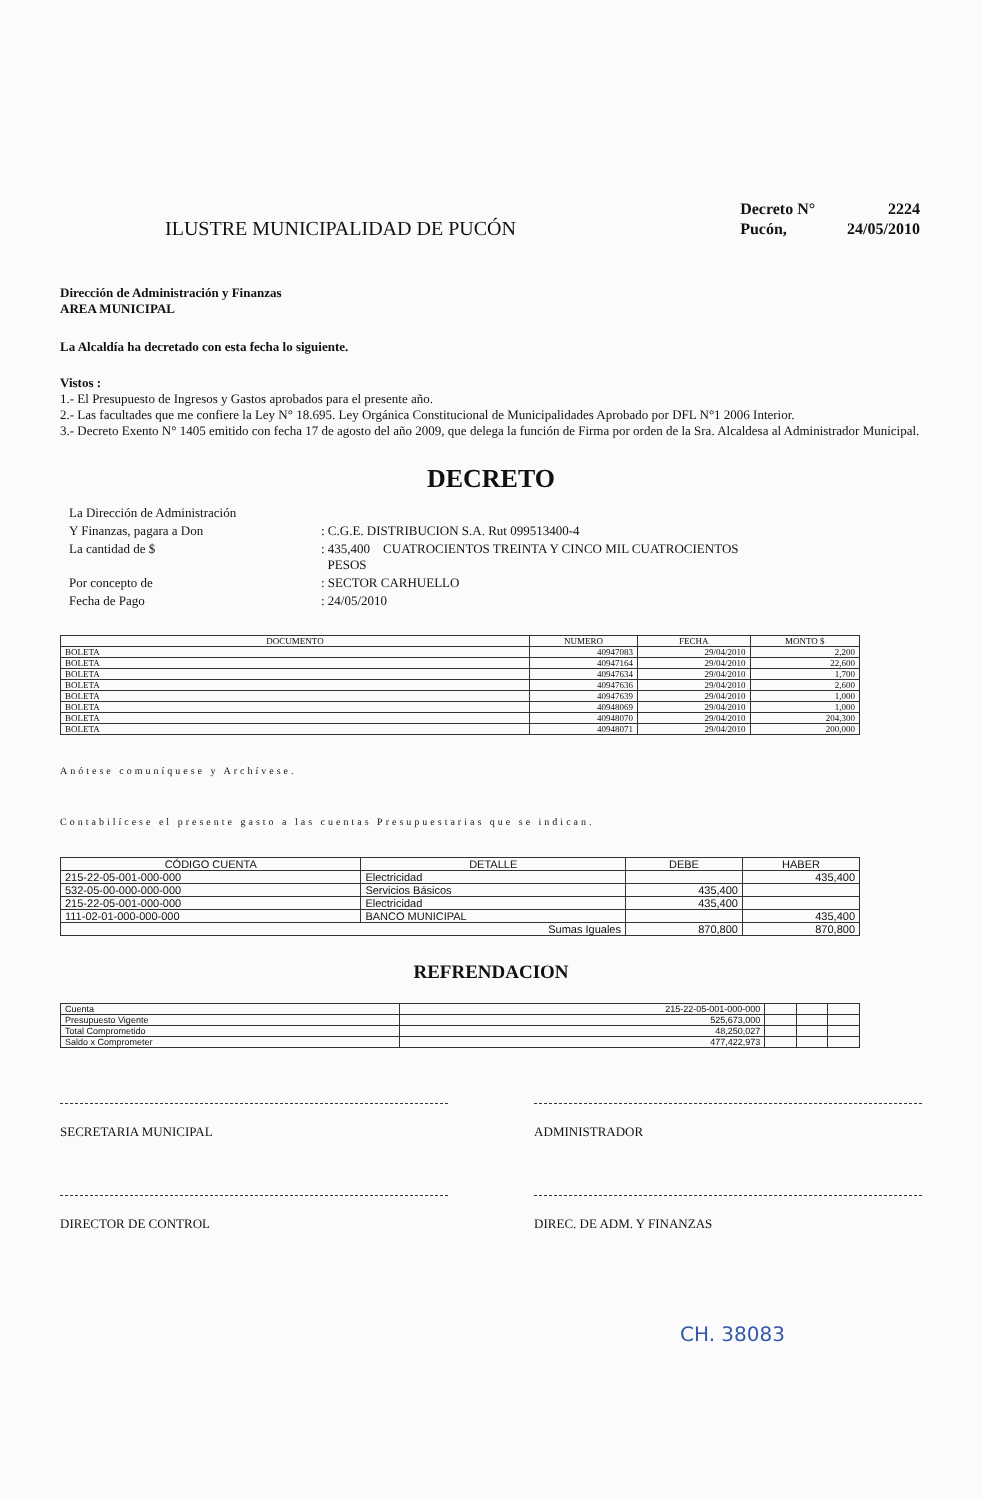ILUSTRE MUNICIPALIDAD DE PUCÓN
| Decreto N° | 2224 |
| Pucón, | 24/05/2010 |
Dirección de Administración y Finanzas
AREA MUNICIPAL
La Alcaldía ha decretado con esta fecha lo siguiente.
Vistos :
1.- El Presupuesto de Ingresos y Gastos aprobados para el presente año.
2.- Las facultades que me confiere la Ley N° 18.695. Ley Orgánica Constitucional de Municipalidades Aprobado por DFL N°1 2006 Interior.
3.- Decreto Exento N° 1405 emitido con fecha 17 de agosto del año 2009, que delega la función de Firma por orden de la Sra. Alcaldesa al Administrador Municipal.
DECRETO
| La Dirección de Administración | |
| Y Finanzas, pagara a Don | : C.G.E. DISTRIBUCION S.A. Rut 099513400-4 |
| La cantidad de $ | : 435,400 CUATROCIENTOS TREINTA Y CINCO MIL CUATROCIENTOS PESOS |
| Por concepto de | : SECTOR CARHUELLO |
| Fecha de Pago | : 24/05/2010 |
| DOCUMENTO | NUMERO | FECHA | MONTO $ |
| --- | --- | --- | --- |
| BOLETA | 40947083 | 29/04/2010 | 2,200 |
| BOLETA | 40947164 | 29/04/2010 | 22,600 |
| BOLETA | 40947634 | 29/04/2010 | 1,700 |
| BOLETA | 40947636 | 29/04/2010 | 2,600 |
| BOLETA | 40947639 | 29/04/2010 | 1,000 |
| BOLETA | 40948069 | 29/04/2010 | 1,000 |
| BOLETA | 40948070 | 29/04/2010 | 204,300 |
| BOLETA | 40948071 | 29/04/2010 | 200,000 |
Anótese comuníquese y Archívese.
Contabilícese el presente gasto a las cuentas Presupuestarias que se indican.
| CÓDIGO CUENTA | DETALLE | DEBE | HABER |
| --- | --- | --- | --- |
| 215-22-05-001-000-000 | Electricidad | | 435,400 |
| 532-05-00-000-000-000 | Servicios Básicos | 435,400 | |
| 215-22-05-001-000-000 | Electricidad | 435,400 | |
| 111-02-01-000-000-000 | BANCO MUNICIPAL | | 435,400 |
| Sumas Iguales | | 870,800 | 870,800 |
REFRENDACION
| Cuenta | 215-22-05-001-000-000 | | | |
| Presupuesto Vigente | 525,673,000 | | | |
| Total Comprometido | 48,250,027 | | | |
| Saldo x Comprometer | 477,422,973 | | | |
SECRETARIA MUNICIPAL ADMINISTRADOR
DIRECTOR DE CONTROL DIREC. DE ADM. Y FINANZAS
CH. 38083